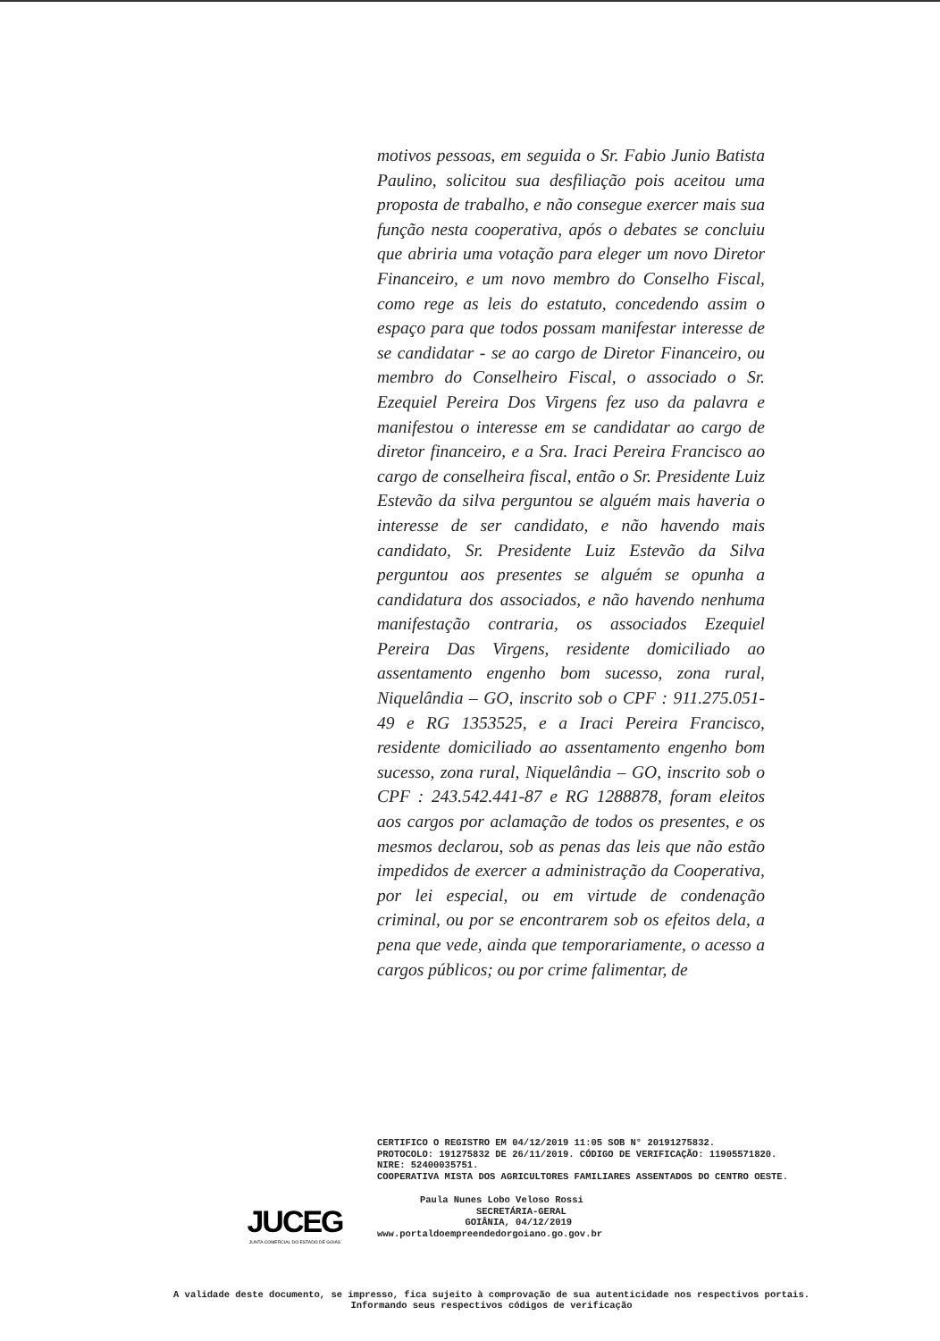motivos pessoas, em seguida o Sr. Fabio Junio Batista Paulino, solicitou sua desfiliação pois aceitou uma proposta de trabalho, e não consegue exercer mais sua função nesta cooperativa, após o debates se concluiu que abriria uma votação para eleger um novo Diretor Financeiro, e um novo membro do Conselho Fiscal, como rege as leis do estatuto, concedendo assim o espaço para que todos possam manifestar interesse de se candidatar - se ao cargo de Diretor Financeiro, ou membro do Conselheiro Fiscal, o associado o Sr. Ezequiel Pereira Dos Virgens fez uso da palavra e manifestou o interesse em se candidatar ao cargo de diretor financeiro, e a Sra. Iraci Pereira Francisco ao cargo de conselheira fiscal, então o Sr. Presidente Luiz Estevão da silva perguntou se alguém mais haveria o interesse de ser candidato, e não havendo mais candidato, Sr. Presidente Luiz Estevão da Silva perguntou aos presentes se alguém se opunha a candidatura dos associados, e não havendo nenhuma manifestação contraria, os associados Ezequiel Pereira Das Virgens, residente domiciliado ao assentamento engenho bom sucesso, zona rural, Niquelândia – GO, inscrito sob o CPF : 911.275.051-49 e RG 1353525, e a Iraci Pereira Francisco, residente domiciliado ao assentamento engenho bom sucesso, zona rural, Niquelândia – GO, inscrito sob o CPF : 243.542.441-87 e RG 1288878, foram eleitos aos cargos por aclamação de todos os presentes, e os mesmos declarou, sob as penas das leis que não estão impedidos de exercer a administração da Cooperativa, por lei especial, ou em virtude de condenação criminal, ou por se encontrarem sob os efeitos dela, a pena que vede, ainda que temporariamente, o acesso a cargos públicos; ou por crime falimentar, de
CERTIFICO O REGISTRO EM 04/12/2019 11:05 SOB N° 20191275832.
PROTOCOLO: 191275832 DE 26/11/2019. CÓDIGO DE VERIFICAÇÃO: 11905571820. NIRE: 52400035751.
COOPERATIVA MISTA DOS AGRICULTORES FAMILIARES ASSENTADOS DO CENTRO OESTE.
Paula Nunes Lobo Veloso Rossi
SECRETÁRIA-GERAL
GOIÂNIA, 04/12/2019
www.portaldoempreendedorgoiano.go.gov.br
JUCEG
JUNTA COMERCIAL DO ESTADO DE GOIÁS
A validade deste documento, se impresso, fica sujeito à comprovação de sua autenticidade nos respectivos portais.
Informando seus respectivos códigos de verificação